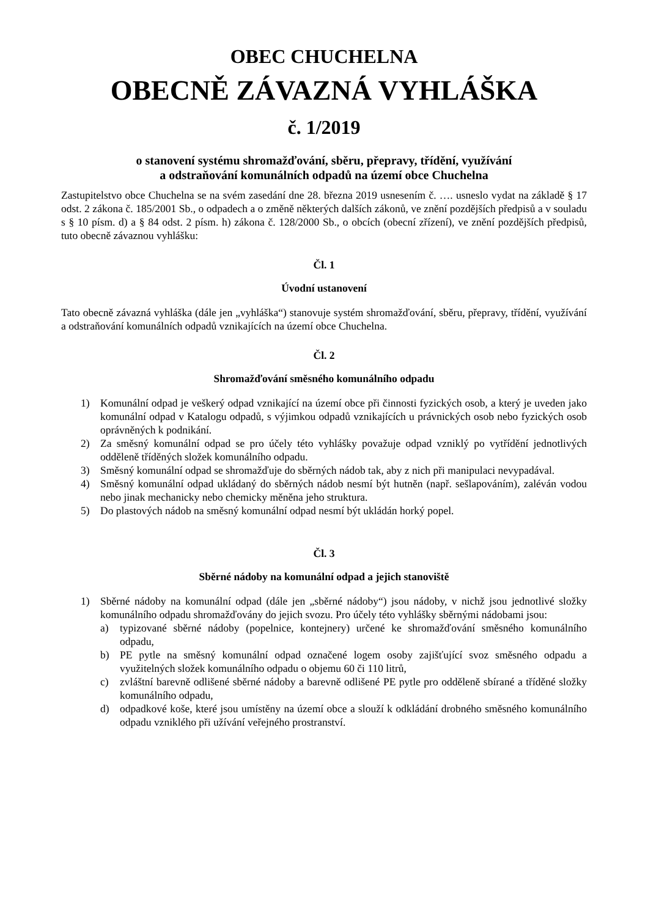OBEC CHUCHELNA
OBECNĚ ZÁVAZNÁ VYHLÁŠKA
č. 1/2019
o stanovení systému shromažďování, sběru, přepravy, třídění, využívání
a odstraňování komunálních odpadů na území obce Chuchelna
Zastupitelstvo obce Chuchelna se na svém zasedání dne 28. března 2019 usnesením č. …. usneslo vydat na základě § 17 odst. 2 zákona č. 185/2001 Sb., o odpadech a o změně některých dalších zákonů, ve znění pozdějších předpisů a v souladu s § 10 písm. d) a § 84 odst. 2 písm. h) zákona č. 128/2000 Sb., o obcích (obecní zřízení), ve znění pozdějších předpisů, tuto obecně závaznou vyhlášku:
Čl. 1
Úvodní ustanovení
Tato obecně závazná vyhláška (dále jen „vyhláška“) stanovuje systém shromažďování, sběru, přepravy, třídění, využívání a odstraňování komunálních odpadů vznikajících na území obce Chuchelna.
Čl. 2
Shromažďování směsného komunálního odpadu
1) Komunální odpad je veškerý odpad vznikající na území obce při činnosti fyzických osob, a který je uveden jako komunální odpad v Katalogu odpadů, s výjimkou odpadů vznikajících u právnických osob nebo fyzických osob oprávněných k podnikání.
2) Za směsný komunální odpad se pro účely této vyhlášky považuje odpad vzniklý po vytřídění jednotlivých odděleně tříděných složek komunálního odpadu.
3) Směsný komunální odpad se shromažďuje do sběrných nádob tak, aby z nich při manipulaci nevypadával.
4) Směsný komunální odpad ukládaný do sběrných nádob nesmí být hutněn (např. sešlapováním), zaléván vodou nebo jinak mechanicky nebo chemicky měněna jeho struktura.
5) Do plastových nádob na směsný komunální odpad nesmí být ukládán horký popel.
Čl. 3
Sběrné nádoby na komunální odpad a jejich stanoviště
1) Sběrné nádoby na komunální odpad (dále jen „sběrné nádoby“) jsou nádoby, v nichž jsou jednotlivé složky komunálního odpadu shromažďovány do jejich svozu. Pro účely této vyhlášky sběrnými nádobami jsou:
a) typizované sběrné nádoby (popelnice, kontejnery) určené ke shromažďování směsného komunálního odpadu,
b) PE pytle na směsný komunální odpad označené logem osoby zajišťující svoz směsného odpadu a využitelných složek komunálního odpadu o objemu 60 či 110 litrů,
c) zvláštní barevně odlišené sběrné nádoby a barevně odlišené PE pytle pro odděleně sbírané a tříděné složky komunálního odpadu,
d) odpadkové koše, které jsou umístěny na území obce a slouží k odkládání drobného směsného komunálního odpadu vzniklého při užívání veřejného prostranství.